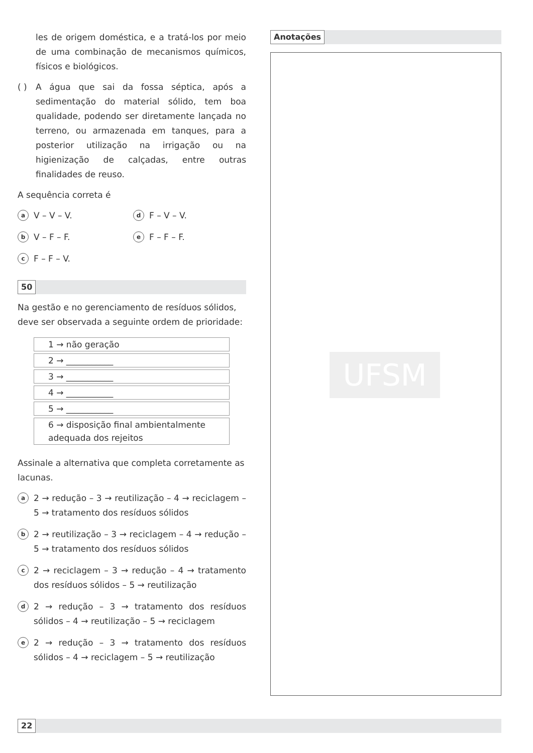les de origem doméstica, e a tratá-los por meio de uma combinação de mecanismos químicos, físicos e biológicos.
( ) A água que sai da fossa séptica, após a sedimentação do material sólido, tem boa qualidade, podendo ser diretamente lançada no terreno, ou armazenada em tanques, para a posterior utilização na irrigação ou na higienização de calçadas, entre outras finalidades de reuso.
A sequência correta é
a V – V – V.
d F – V – V.
b V – F – F.
e F – F – F.
c F – F – V.
50
Na gestão e no gerenciamento de resíduos sólidos, deve ser observada a seguinte ordem de prioridade:
| 1 → não geração |
| 2 → ___________ |
| 3 → ___________ |
| 4 → ___________ |
| 5 → ___________ |
| 6 → disposição final ambientalmente adequada dos rejeitos |
Assinale a alternativa que completa corretamente as lacunas.
a 2 → redução – 3 → reutilização – 4 → reciclagem – 5 → tratamento dos resíduos sólidos
b 2 → reutilização – 3 → reciclagem – 4 → redução – 5 → tratamento dos resíduos sólidos
c 2 → reciclagem – 3 → redução – 4 → tratamento dos resíduos sólidos – 5 → reutilização
d 2 → redução – 3 → tratamento dos resíduos sólidos – 4 → reutilização – 5 → reciclagem
e 2 → redução – 3 → tratamento dos resíduos sólidos – 4 → reciclagem – 5 → reutilização
Anotações
UFSM
22